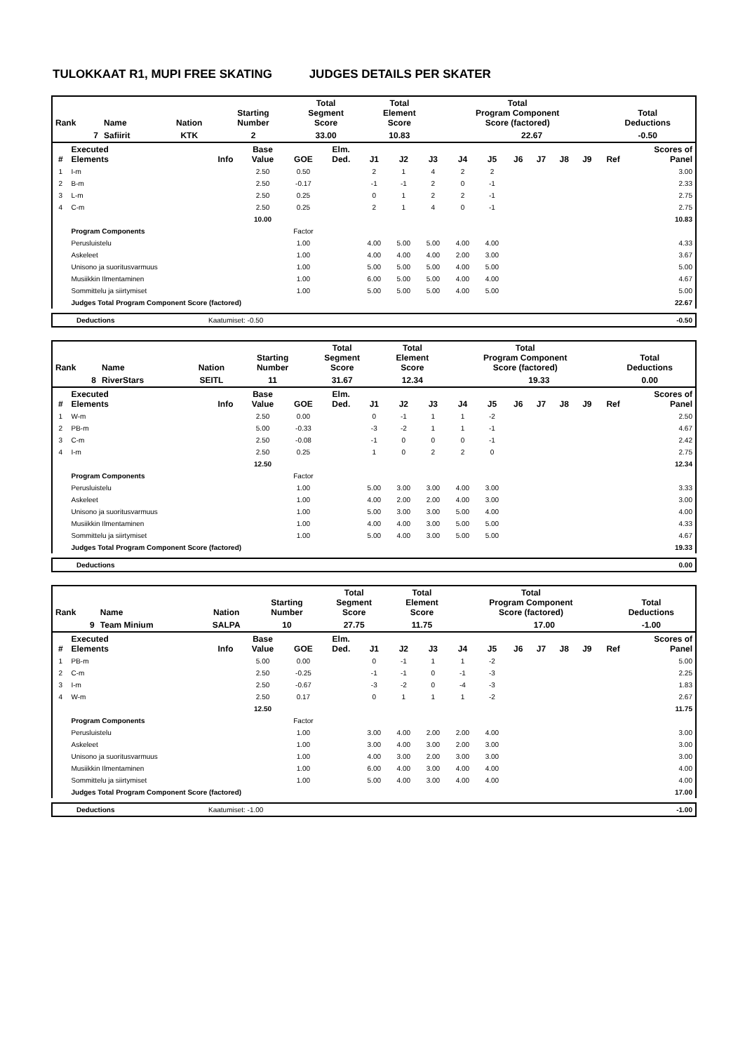TULOKKAAT R1, MUPI FREE SKATING JUDGES DETAILS PER SKATER
| Rank | Name | Nation | Starting Number | Total Segment Score | Total Element Score | Total Program Component Score (factored) | | Total Deductions |
| --- | --- | --- | --- | --- | --- | --- | --- | --- |
| 7 | Safiirit | KTK | 2 | 33.00 | 10.83 | | 22.67 | -0.50 |
| # | Executed Elements | Info | Base Value | GOE | Elm. Ded. | J1 | J2 | J3 | J4 | J5 | J6 | J7 | J8 | J9 | Ref | Scores of Panel |
| --- | --- | --- | --- | --- | --- | --- | --- | --- | --- | --- | --- | --- | --- | --- | --- | --- |
| 1 | I-m | | 2.50 | 0.50 | | 2 | 1 | 4 | 2 | 2 | | | | | | 3.00 |
| 2 | B-m | | 2.50 | -0.17 | | -1 | -1 | 2 | 0 | -1 | | | | | | 2.33 |
| 3 | L-m | | 2.50 | 0.25 | | 0 | 1 | 2 | 2 | -1 | | | | | | 2.75 |
| 4 | C-m | | 2.50 | 0.25 | | 2 | 1 | 4 | 0 | -1 | | | | | | 2.75 |
| | | | 10.00 | | | | | | | | | | | | | 10.83 |
| | Program Components | | | Factor | | | | | | | | | | | | |
| | Perusluistelu | | | 1.00 | | 4.00 | 5.00 | 5.00 | 4.00 | 4.00 | | | | | | 4.33 |
| | Askeleet | | | 1.00 | | 4.00 | 4.00 | 4.00 | 2.00 | 3.00 | | | | | | 3.67 |
| | Unisono ja suoritusvarmuus | | | 1.00 | | 5.00 | 5.00 | 5.00 | 4.00 | 5.00 | | | | | | 5.00 |
| | Musiikkin Ilmentaminen | | | 1.00 | | 6.00 | 5.00 | 5.00 | 4.00 | 4.00 | | | | | | 4.67 |
| | Sommittelu ja siirtymiset | | | 1.00 | | 5.00 | 5.00 | 5.00 | 4.00 | 5.00 | | | | | | 5.00 |
| | Judges Total Program Component Score (factored) | | | | | | | | | | | | | | | 22.67 |
| Deductions | Kaatumiset: -0.50 | -0.50 |
| Rank | Name | Nation | Starting Number | Total Segment Score | Total Element Score | Total Program Component Score (factored) | | Total Deductions |
| --- | --- | --- | --- | --- | --- | --- | --- | --- |
| 8 | RiverStars | SEITL | 11 | 31.67 | 12.34 | | 19.33 | 0.00 |
| # | Executed Elements | Info | Base Value | GOE | Elm. Ded. | J1 | J2 | J3 | J4 | J5 | J6 | J7 | J8 | J9 | Ref | Scores of Panel |
| --- | --- | --- | --- | --- | --- | --- | --- | --- | --- | --- | --- | --- | --- | --- | --- | --- |
| 1 | W-m | | 2.50 | 0.00 | | 0 | -1 | 1 | 1 | -2 | | | | | | 2.50 |
| 2 | PB-m | | 5.00 | -0.33 | | -3 | -2 | 1 | 1 | -1 | | | | | | 4.67 |
| 3 | C-m | | 2.50 | -0.08 | | -1 | 0 | 0 | 0 | -1 | | | | | | 2.42 |
| 4 | I-m | | 2.50 | 0.25 | | 1 | 0 | 2 | 2 | 0 | | | | | | 2.75 |
| | | | 12.50 | | | | | | | | | | | | | 12.34 |
| | Program Components | | | Factor | | | | | | | | | | | | |
| | Perusluistelu | | | 1.00 | | 5.00 | 3.00 | 3.00 | 4.00 | 3.00 | | | | | | 3.33 |
| | Askeleet | | | 1.00 | | 4.00 | 2.00 | 2.00 | 4.00 | 3.00 | | | | | | 3.00 |
| | Unisono ja suoritusvarmuus | | | 1.00 | | 5.00 | 3.00 | 3.00 | 5.00 | 4.00 | | | | | | 4.00 |
| | Musiikkin Ilmentaminen | | | 1.00 | | 4.00 | 4.00 | 3.00 | 5.00 | 5.00 | | | | | | 4.33 |
| | Sommittelu ja siirtymiset | | | 1.00 | | 5.00 | 4.00 | 3.00 | 5.00 | 5.00 | | | | | | 4.67 |
| | Judges Total Program Component Score (factored) | | | | | | | | | | | | | | | 19.33 |
| Deductions | | 0.00 |
| Rank | Name | Nation | Starting Number | Total Segment Score | Total Element Score | Total Program Component Score (factored) | | Total Deductions |
| --- | --- | --- | --- | --- | --- | --- | --- | --- |
| 9 | Team Minium | SALPA | 10 | 27.75 | 11.75 | | 17.00 | -1.00 |
| # | Executed Elements | Info | Base Value | GOE | Elm. Ded. | J1 | J2 | J3 | J4 | J5 | J6 | J7 | J8 | J9 | Ref | Scores of Panel |
| --- | --- | --- | --- | --- | --- | --- | --- | --- | --- | --- | --- | --- | --- | --- | --- | --- |
| 1 | PB-m | | 5.00 | 0.00 | | 0 | -1 | 1 | 1 | -2 | | | | | | 5.00 |
| 2 | C-m | | 2.50 | -0.25 | | -1 | -1 | 0 | -1 | -3 | | | | | | 2.25 |
| 3 | I-m | | 2.50 | -0.67 | | -3 | -2 | 0 | -4 | -3 | | | | | | 1.83 |
| 4 | W-m | | 2.50 | 0.17 | | 0 | 1 | 1 | 1 | -2 | | | | | | 2.67 |
| | | | 12.50 | | | | | | | | | | | | | 11.75 |
| | Program Components | | | Factor | | | | | | | | | | | | |
| | Perusluistelu | | | 1.00 | | 3.00 | 4.00 | 2.00 | 2.00 | 4.00 | | | | | | 3.00 |
| | Askeleet | | | 1.00 | | 3.00 | 4.00 | 3.00 | 2.00 | 3.00 | | | | | | 3.00 |
| | Unisono ja suoritusvarmuus | | | 1.00 | | 4.00 | 3.00 | 2.00 | 3.00 | 3.00 | | | | | | 3.00 |
| | Musiikkin Ilmentaminen | | | 1.00 | | 6.00 | 4.00 | 3.00 | 4.00 | 4.00 | | | | | | 4.00 |
| | Sommittelu ja siirtymiset | | | 1.00 | | 5.00 | 4.00 | 3.00 | 4.00 | 4.00 | | | | | | 4.00 |
| | Judges Total Program Component Score (factored) | | | | | | | | | | | | | | | 17.00 |
| Deductions | Kaatumiset: -1.00 | -1.00 |